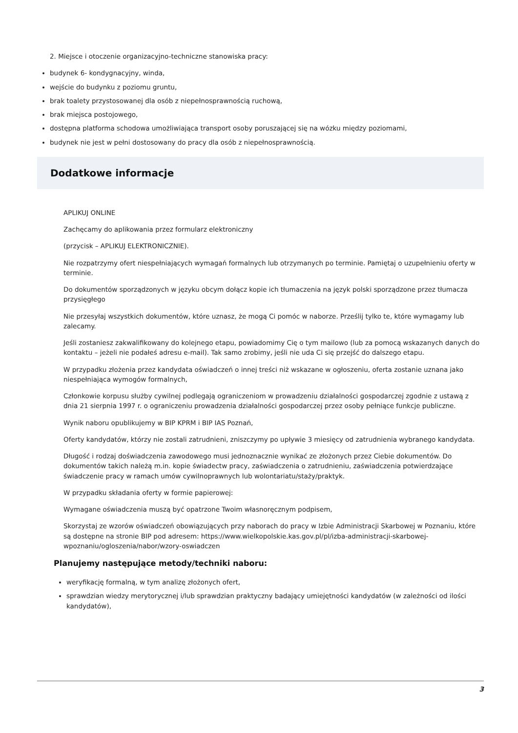2. Miejsce i otoczenie organizacyjno-techniczne stanowiska pracy:
budynek 6- kondygnacyjny, winda,
wejście do budynku z poziomu gruntu,
brak toalety przystosowanej dla osób z niepełnosprawnością ruchową,
brak miejsca postojowego,
dostępna platforma schodowa umożliwiająca transport osoby poruszającej się na wózku między poziomami,
budynek nie jest w pełni dostosowany do pracy dla osób z niepełnosprawnością.
Dodatkowe informacje
APLIKUJ ONLINE
Zachęcamy do aplikowania przez formularz elektroniczny
(przycisk – APLIKUJ ELEKTRONICZNIE).
Nie rozpatrzymy ofert niespełniających wymagań formalnych lub otrzymanych po terminie. Pamiętaj o uzupełnieniu oferty w terminie.
Do dokumentów sporządzonych w języku obcym dołącz kopie ich tłumaczenia na język polski sporządzone przez tłumacza przysięgłego
Nie przesyłaj wszystkich dokumentów, które uznasz, że mogą Ci pomóc w naborze. Prześlij tylko te, które wymagamy lub zalecamy.
Jeśli zostaniesz zakwalifikowany do kolejnego etapu, powiadomimy Cię o tym mailowo (lub za pomocą wskazanych danych do kontaktu – jeżeli nie podałeś adresu e-mail). Tak samo zrobimy, jeśli nie uda Ci się przejść do dalszego etapu.
W przypadku złożenia przez kandydata oświadczeń o innej treści niż wskazane w ogłoszeniu, oferta zostanie uznana jako niespełniająca wymogów formalnych,
Członkowie korpusu służby cywilnej podlegają ograniczeniom w prowadzeniu działalności gospodarczej zgodnie z ustawą z dnia 21 sierpnia 1997 r. o ograniczeniu prowadzenia działalności gospodarczej przez osoby pełniące funkcje publiczne.
Wynik naboru opublikujemy w BIP KPRM i BIP IAS Poznań,
Oferty kandydatów, którzy nie zostali zatrudnieni, zniszczymy po upływie 3 miesięcy od zatrudnienia wybranego kandydata.
Długość i rodzaj doświadczenia zawodowego musi jednoznacznie wynikać ze złożonych przez Ciebie dokumentów. Do dokumentów takich należą m.in. kopie świadectw pracy, zaświadczenia o zatrudnieniu, zaświadczenia potwierdzające świadczenie pracy w ramach umów cywilnoprawnych lub wolontariatu/staży/praktyk.
W przypadku składania oferty w formie papierowej:
Wymagane oświadczenia muszą być opatrzone Twoim własnoręcznym podpisem,
Skorzystaj ze wzorów oświadczeń obowiązujących przy naborach do pracy w Izbie Administracji Skarbowej w Poznaniu, które są dostępne na stronie BIP pod adresem: https://www.wielkopolskie.kas.gov.pl/pl/izba-administracji-skarbowej-wpoznaniu/ogloszenia/nabor/wzory-oswiadczen
Planujemy następujące metody/techniki naboru:
weryfikację formalną, w tym analizę złożonych ofert,
sprawdzian wiedzy merytorycznej i/lub sprawdzian praktyczny badający umiejętności kandydatów (w zależności od ilości kandydatów),
3